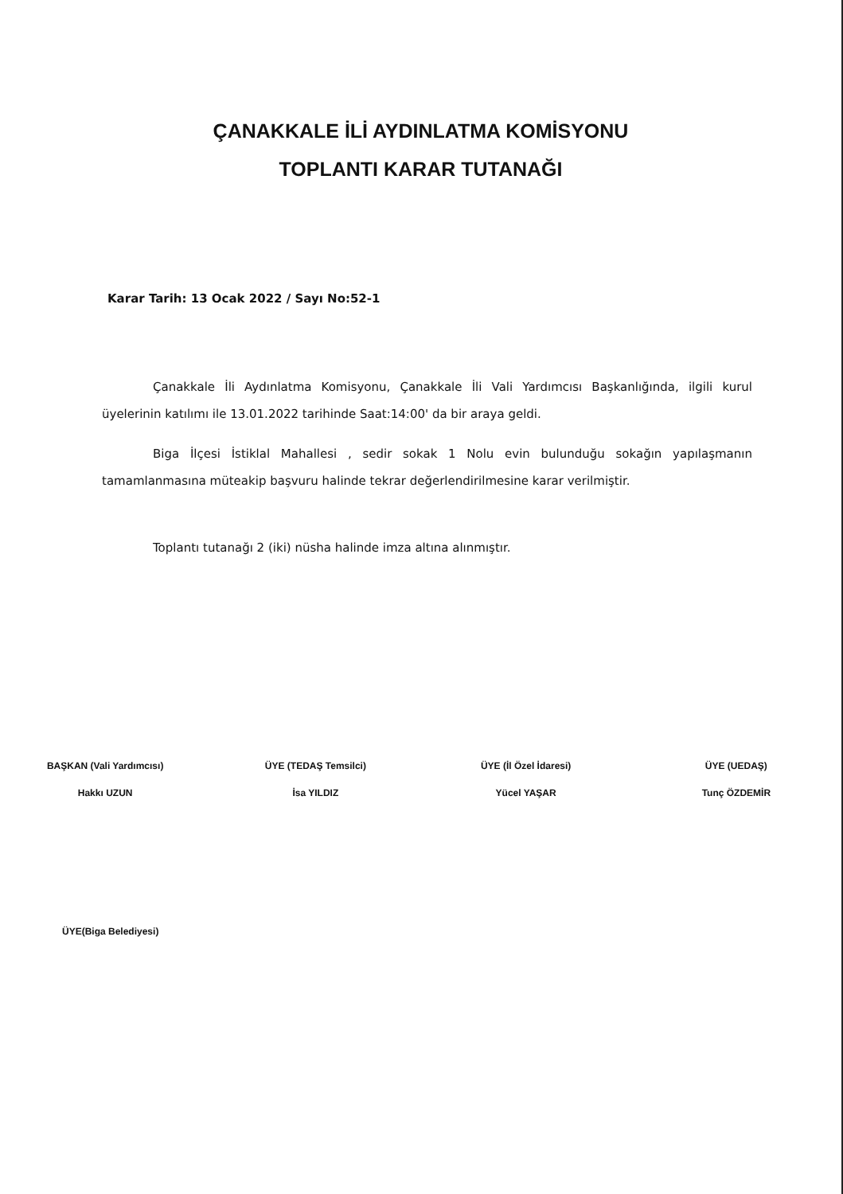ÇANAKKALE İLİ AYDINLATMA KOMİSYONU
TOPLANTI KARAR TUTANAĞI
Karar Tarih: 13 Ocak 2022 / Sayı No:52-1
Çanakkale İli Aydınlatma Komisyonu, Çanakkale İli Vali Yardımcısı Başkanlığında, ilgili kurul üyelerinin katılımı ile 13.01.2022 tarihinde Saat:14:00' da bir araya geldi.
Biga İlçesi İstiklal Mahallesi , sedir sokak 1 Nolu evin bulunduğu sokağın yapılaşmanın tamamlanmasına müteakip başvuru halinde tekrar değerlendirilmesine karar verilmiştir.
Toplantı tutanağı 2 (iki) nüsha halinde imza altına alınmıştır.
BAŞKAN (Vali Yardımcısı)
Hakkı UZUN
ÜYE (TEDAŞ Temsilci)
İsa YILDIZ
ÜYE (İl Özel İdaresi)
Yücel YAŞAR
ÜYE (UEDAŞ)
Tunç ÖZDEMİR
ÜYE(Biga Belediyesi)